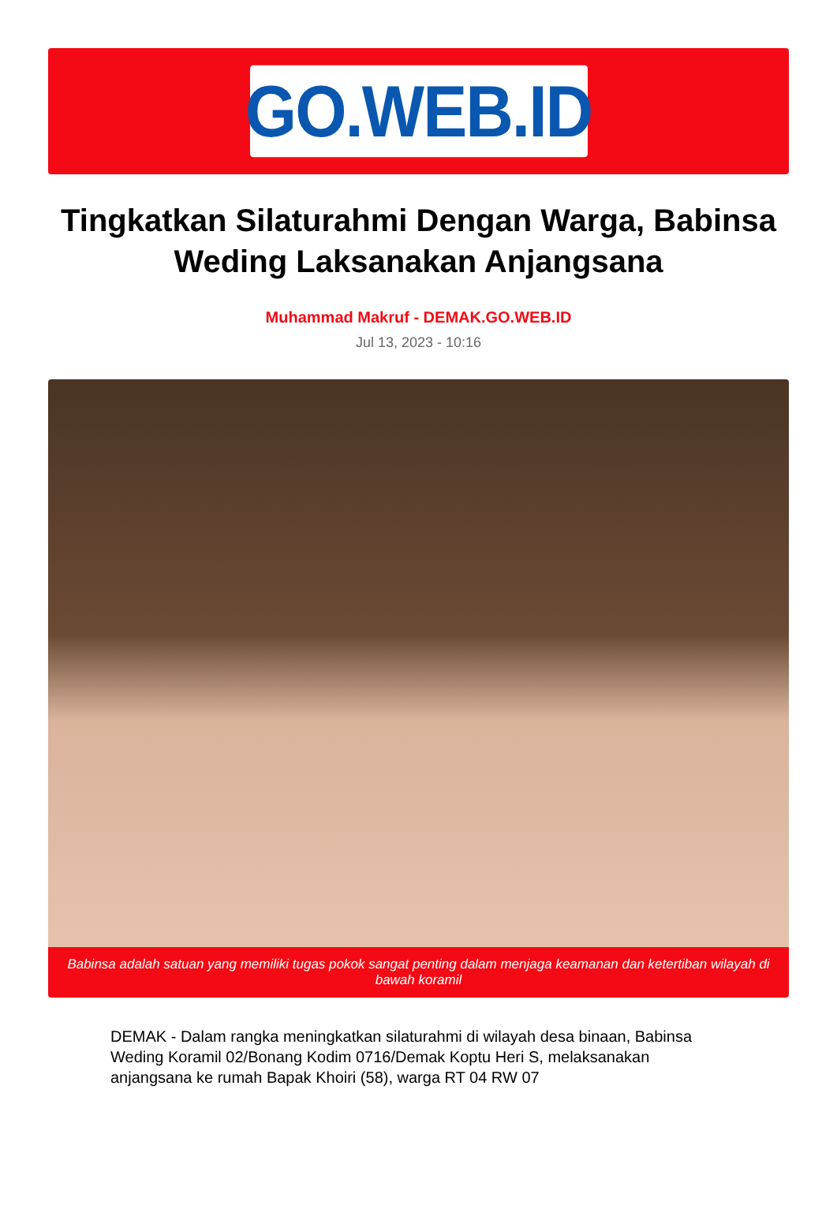GO.WEB.ID
Tingkatkan Silaturahmi Dengan Warga, Babinsa Weding Laksanakan Anjangsana
Muhammad Makruf - DEMAK.GO.WEB.ID
Jul 13, 2023 - 10:16
Babinsa adalah satuan yang memiliki tugas pokok sangat penting dalam menjaga keamanan dan ketertiban wilayah di bawah koramil
DEMAK - Dalam rangka meningkatkan silaturahmi di wilayah desa binaan, Babinsa Weding Koramil 02/Bonang Kodim 0716/Demak Koptu Heri S, melaksanakan anjangsana ke rumah Bapak Khoiri (58), warga RT 04 RW 07